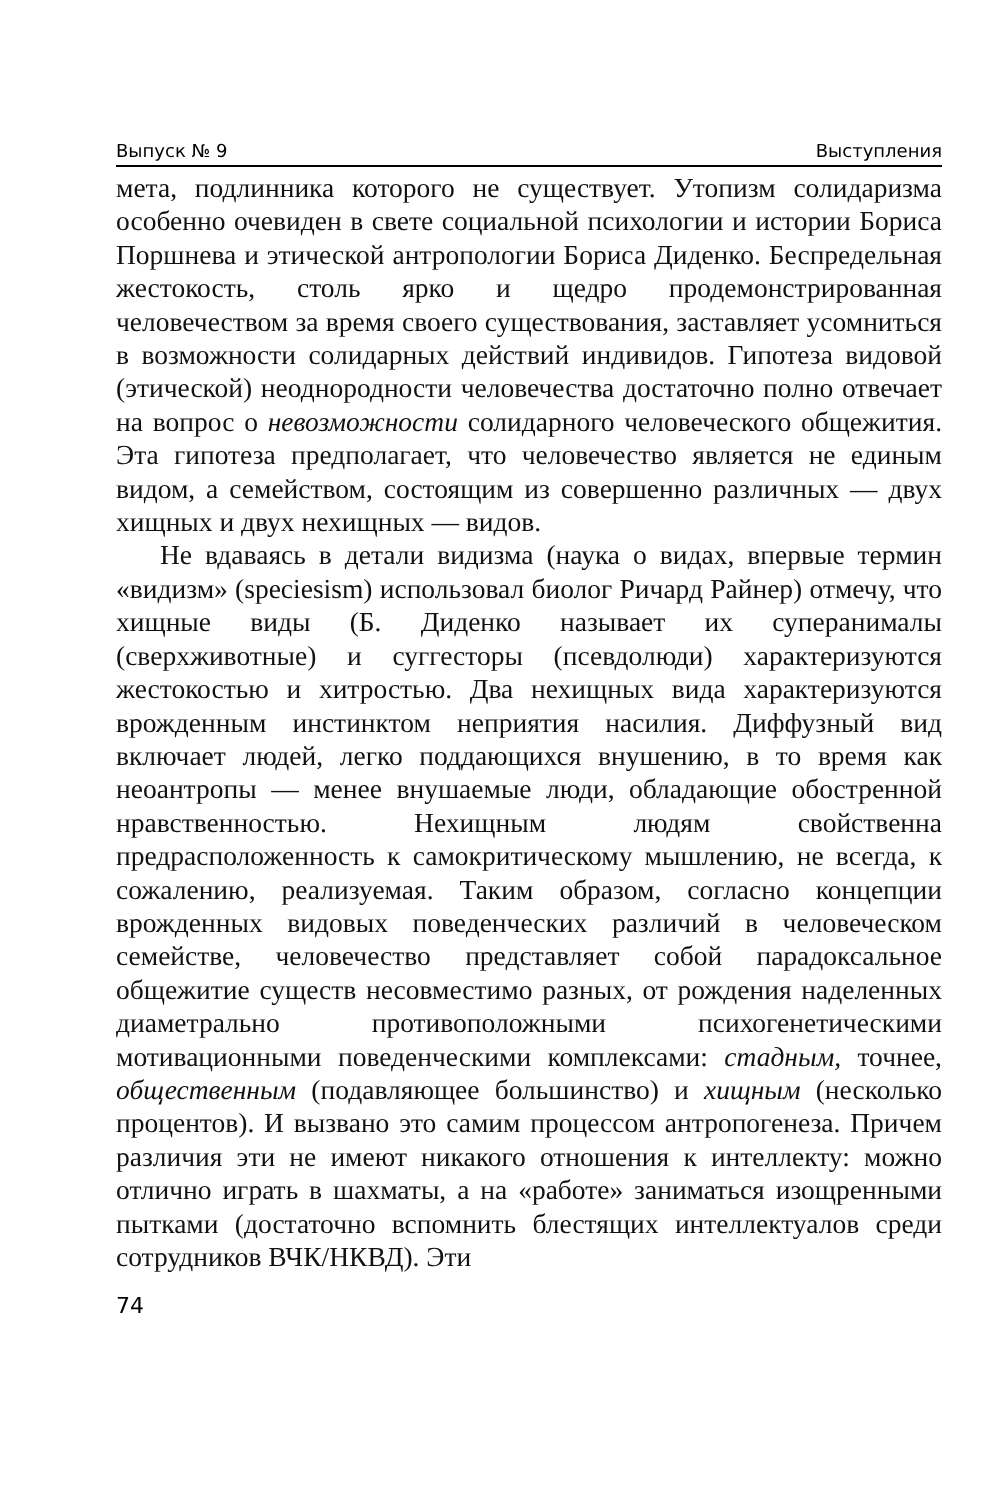Выпуск № 9 Выступления
мета, подлинника которого не существует. Утопизм солидаризма особенно очевиден в свете социальной психологии и истории Бориса Поршнева и этической антропологии Бориса Диденко. Беспредельная жестокость, столь ярко и щедро продемонстрированная человечеством за время своего существования, заставляет усомниться в возможности солидарных действий индивидов. Гипотеза видовой (этической) неоднородности человечества достаточно полно отвечает на вопрос о невозможности солидарного человеческого общежития. Эта гипотеза предполагает, что человечество является не единым видом, а семейством, состоящим из совершенно различных — двух хищных и двух нехищных — видов.
Не вдаваясь в детали видизма (наука о видах, впервые термин «видизм» (speciesism) использовал биолог Ричард Райнер) отмечу, что хищные виды (Б. Диденко называет их суперанималы (сверхживотные) и суггесторы (псевдолюди) характеризуются жестокостью и хитростью. Два нехищных вида характеризуются врожденным инстинктом неприятия насилия. Диффузный вид включает людей, легко поддающихся внушению, в то время как неоантропы — менее внушаемые люди, обладающие обостренной нравственностью. Нехищным людям свойственна предрасположенность к самокритическому мышлению, не всегда, к сожалению, реализуемая. Таким образом, согласно концепции врожденных видовых поведенческих различий в человеческом семействе, человечество представляет собой парадоксальное общежитие существ несовместимо разных, от рождения наделенных диаметрально противоположными психогенетическими мотивационными поведенческими комплексами: стадным, точнее, общественным (подавляющее большинство) и хищным (несколько процентов). И вызвано это самим процессом антропогенеза. Причем различия эти не имеют никакого отношения к интеллекту: можно отлично играть в шахматы, а на «работе» заниматься изощренными пытками (достаточно вспомнить блестящих интеллектуалов среди сотрудников ВЧК/НКВД). Эти
74